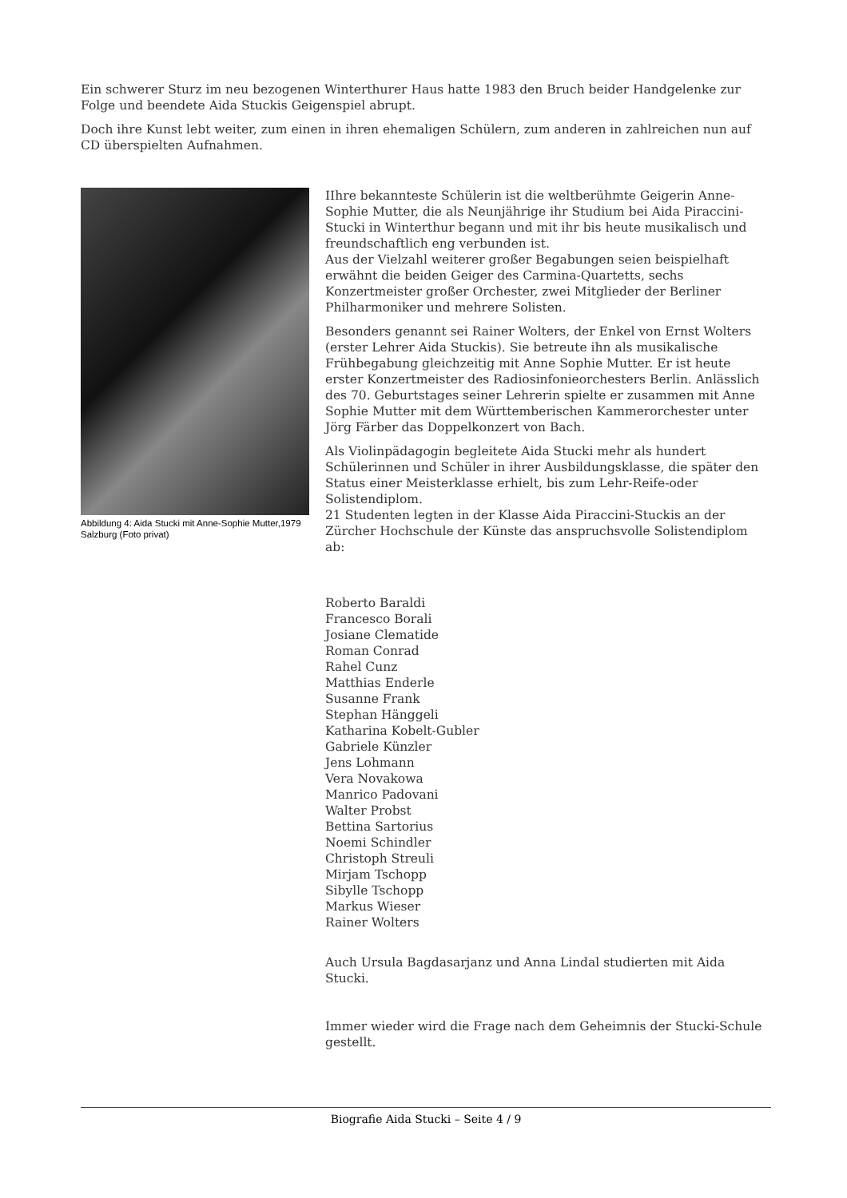Ein schwerer Sturz im neu bezogenen Winterthurer Haus hatte 1983 den Bruch beider Handgelenke zur Folge und beendete Aida Stuckis Geigenspiel abrupt.
Doch ihre Kunst lebt weiter, zum einen in ihren ehemaligen Schülern, zum anderen in zahlreichen nun auf CD überspielten Aufnahmen.
Abbildung 4: Aida Stucki mit Anne-Sophie Mutter,1979 Salzburg (Foto privat)
IIhre bekannteste Schülerin ist die weltberühmte Geigerin Anne-Sophie Mutter, die als Neunjährige ihr Studium bei Aida Piraccini-Stucki in Winterthur begann und mit ihr bis heute musikalisch und freundschaftlich eng verbunden ist.
Aus der Vielzahl weiterer großer Begabungen seien beispielhaft erwähnt die beiden Geiger des Carmina-Quartetts, sechs Konzertmeister großer Orchester, zwei Mitglieder der Berliner Philharmoniker und mehrere Solisten.
Besonders genannt sei Rainer Wolters, der Enkel von Ernst Wolters (erster Lehrer Aida Stuckis). Sie betreute ihn als musikalische Frühbegabung gleichzeitig mit Anne Sophie Mutter. Er ist heute erster Konzertmeister des Radiosinfonieorchesters Berlin. Anlässlich des 70. Geburtstages seiner Lehrerin spielte er zusammen mit Anne Sophie Mutter mit dem Württemberischen Kammerorchester unter Jörg Färber das Doppelkonzert von Bach.
Als Violinpädagogin begleitete Aida Stucki mehr als hundert Schülerinnen und Schüler in ihrer Ausbildungsklasse, die später den Status einer Meisterklasse erhielt, bis zum Lehr-Reife-oder Solistendiplom.
21 Studenten legten in der Klasse Aida Piraccini-Stuckis an der Zürcher Hochschule der Künste das anspruchsvolle Solistendiplom ab:
Roberto Baraldi
Francesco Borali
Josiane Clematide
Roman Conrad
Rahel Cunz
Matthias Enderle
Susanne Frank
Stephan Hänggeli
Katharina Kobelt-Gubler
Gabriele Künzler
Jens Lohmann
Vera Novakowa
Manrico Padovani
Walter Probst
Bettina Sartorius
Noemi Schindler
Christoph Streuli
Mirjam Tschopp
Sibylle Tschopp
Markus Wieser
Rainer Wolters
Auch Ursula Bagdasarjanz und Anna Lindal studierten mit Aida Stucki.
Immer wieder wird die Frage nach dem Geheimnis der Stucki-Schule gestellt.
Biografie Aida Stucki – Seite 4 / 9